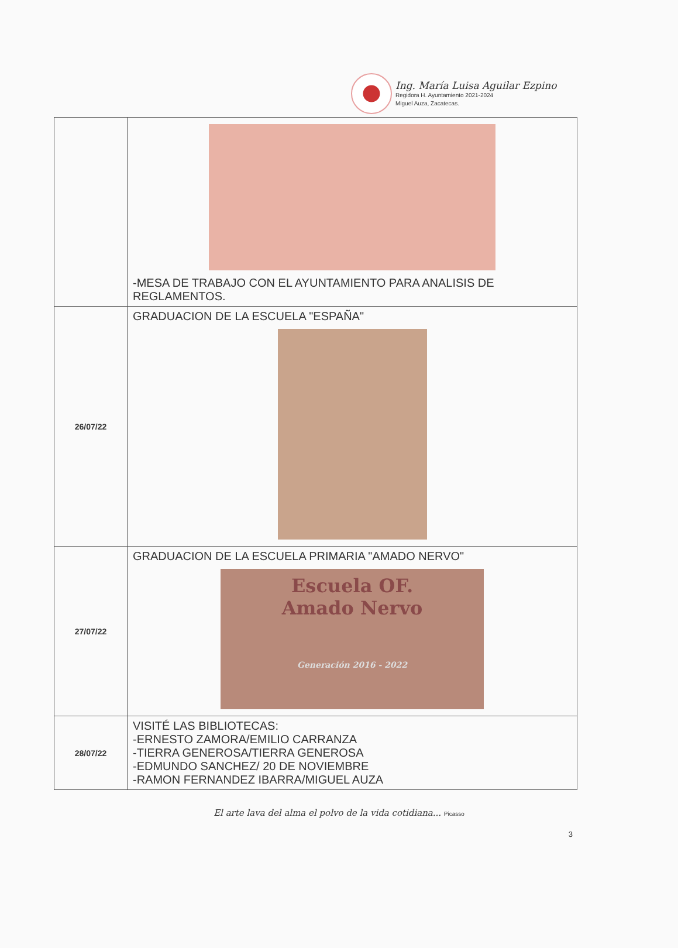Ing. María Luisa Aguilar Ezpino
Regidora H. Ayuntamiento 2021-2024
Miguel Auza, Zacatecas.
| | -MESA DE TRABAJO CON EL AYUNTAMIENTO PARA ANALISIS DE REGLAMENTOS. |
| 26/07/22 | GRADUACION DE LA ESCUELA "ESPAÑA" |
| 27/07/22 | GRADUACION DE LA ESCUELA PRIMARIA "AMADO NERVO" Escuela OF. Amado Nervo Generación 2016 - 2022 |
| 28/07/22 | VISITÉ LAS BIBLIOTECAS: -ERNESTO ZAMORA/EMILIO CARRANZA -TIERRA GENEROSA/TIERRA GENEROSA -EDMUNDO SANCHEZ/ 20 DE NOVIEMBRE -RAMON FERNANDEZ IBARRA/MIGUEL AUZA |
El arte lava del alma el polvo de la vida cotidiana... Picasso
3